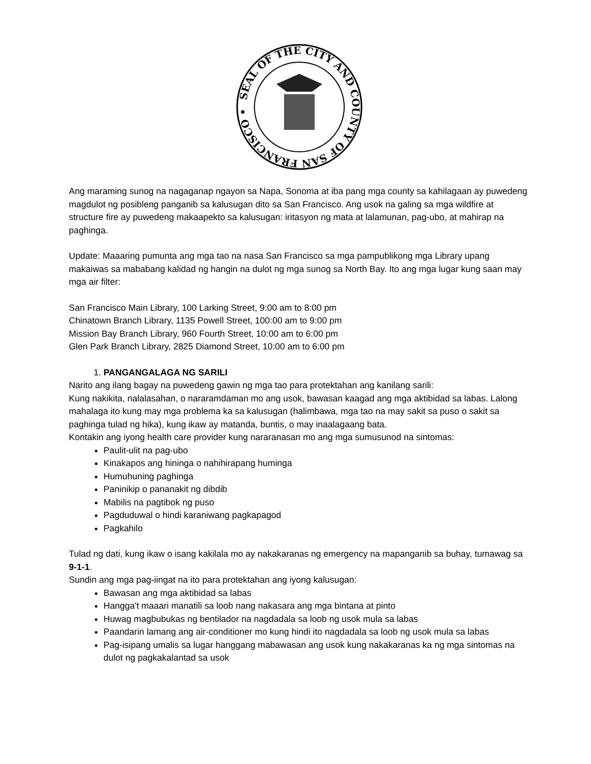SEAL OF THE CITY AND COUNTY OF SAN FRANCISCO •
Ang maraming sunog na nagaganap ngayon sa Napa, Sonoma at iba pang mga county sa kahilagaan ay puwedeng magdulot ng posibleng panganib sa kalusugan dito sa San Francisco. Ang usok na galing sa mga wildfire at structure fire ay puwedeng makaapekto sa kalusugan: iritasyon ng mata at lalamunan, pag-ubo, at mahirap na paghinga.
Update: Maaaring pumunta ang mga tao na nasa San Francisco sa mga pampublikong mga Library upang makaiwas sa mababang kalidad ng hangin na dulot ng mga sunog sa North Bay. Ito ang mga lugar kung saan may mga air filter:
San Francisco Main Library, 100 Larking Street, 9:00 am to 8:00 pm
Chinatown Branch Library, 1135 Powell Street, 100:00 am to 9:00 pm
Mission Bay Branch Library, 960 Fourth Street, 10:00 am to 6:00 pm
Glen Park Branch Library, 2825 Diamond Street, 10:00 am to 6:00 pm
1. PANGANGALAGA NG SARILI
Narito ang ilang bagay na puwedeng gawin ng mga tao para protektahan ang kanilang sarili:
Kung nakikita, nalalasahan, o nararamdaman mo ang usok, bawasan kaagad ang mga aktibidad sa labas. Lalong mahalaga ito kung may mga problema ka sa kalusugan (halimbawa, mga tao na may sakit sa puso o sakit sa paghinga tulad ng hika), kung ikaw ay matanda, buntis, o may inaalagaang bata.
Kontakin ang iyong health care provider kung nararanasan mo ang mga sumusunod na sintomas:
Paulit-ulit na pag-ubo
Kinakapos ang hininga o nahihirapang huminga
Humuhuning paghinga
Paninikip o pananakit ng dibdib
Mabilis na pagtibok ng puso
Pagduduwal o hindi karaniwang pagkapagod
Pagkahilo
Tulad ng dati, kung ikaw o isang kakilala mo ay nakakaranas ng emergency na mapanganib sa buhay, tumawag sa 9-1-1.
Sundin ang mga pag-iingat na ito para protektahan ang iyong kalusugan:
Bawasan ang mga aktibidad sa labas
Hangga't maaari manatili sa loob nang nakasara ang mga bintana at pinto
Huwag magbubukas ng bentilador na nagdadala sa loob ng usok mula sa labas
Paandarin lamang ang air-conditioner mo kung hindi ito nagdadala sa loob ng usok mula sa labas
Pag-isipang umalis sa lugar hanggang mabawasan ang usok kung nakakaranas ka ng mga sintomas na dulot ng pagkakalantad sa usok